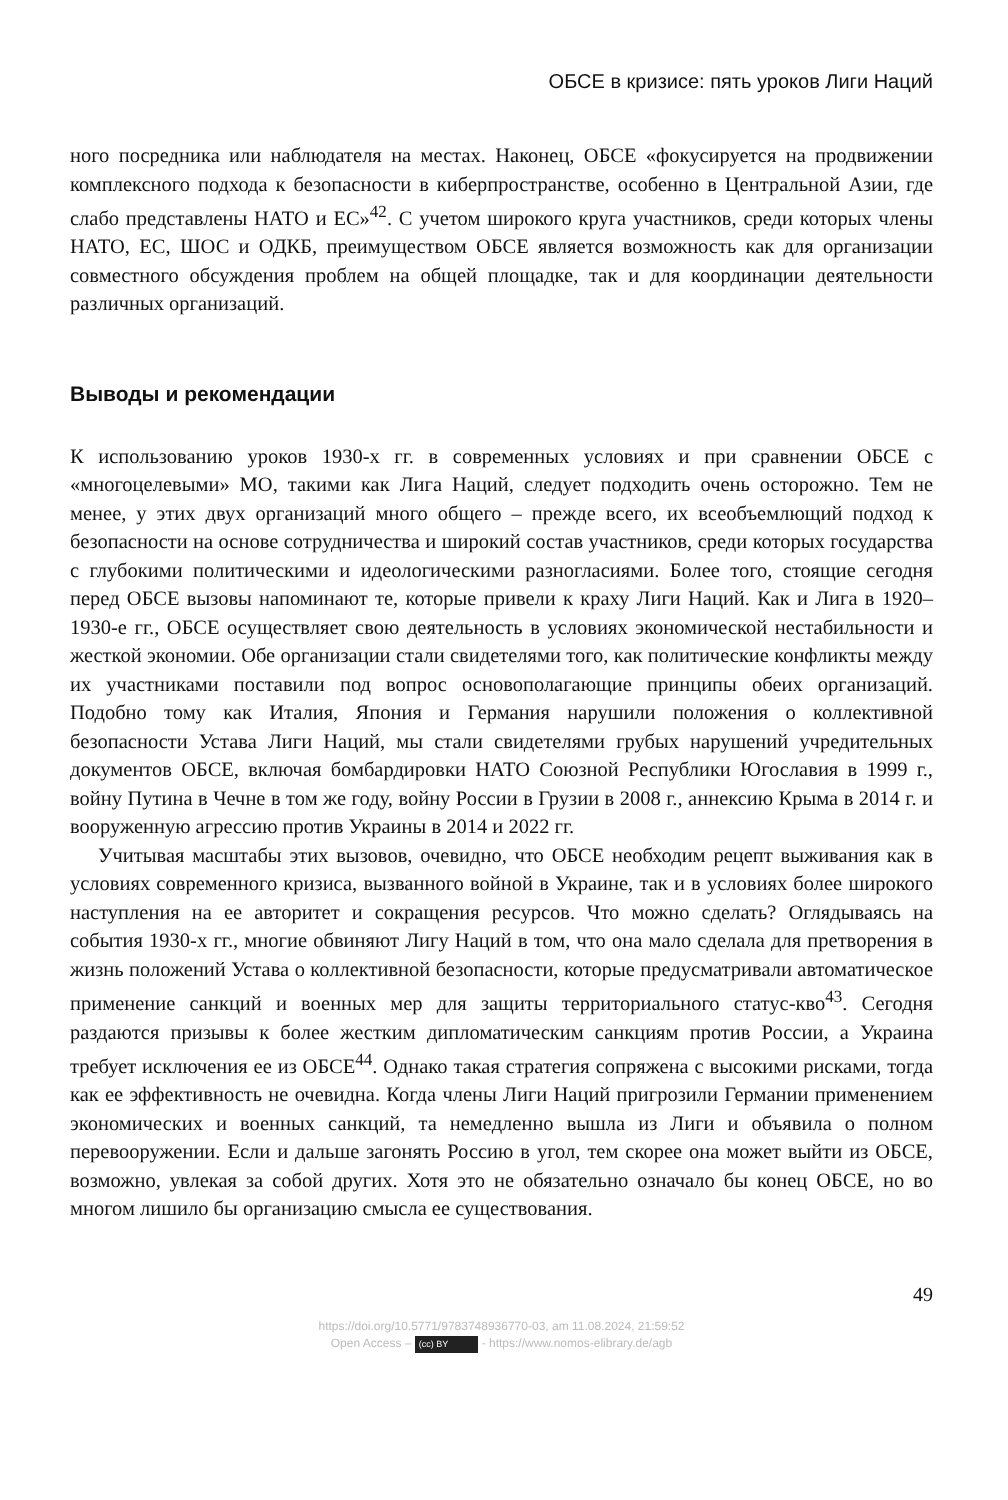ОБСЕ в кризисе: пять уроков Лиги Наций
ного посредника или наблюдателя на местах. Наконец, ОБСЕ «фокусируется на продвижении комплексного подхода к безопасности в киберпространстве, особенно в Центральной Азии, где слабо представлены НАТО и ЕС»<sup>42</sup>. С учетом широкого круга участников, среди которых члены НАТО, ЕС, ШОС и ОДКБ, преимуществом ОБСЕ является возможность как для организации совместного обсуждения проблем на общей площадке, так и для координации деятельности различных организаций.
Выводы и рекомендации
К использованию уроков 1930-х гг. в современных условиях и при сравнении ОБСЕ с «многоцелевыми» МО, такими как Лига Наций, следует подходить очень осторожно. Тем не менее, у этих двух организаций много общего – прежде всего, их всеобъемлющий подход к безопасности на основе сотрудничества и широкий состав участников, среди которых государства с глубокими политическими и идеологическими разногласиями. Более того, стоящие сегодня перед ОБСЕ вызовы напоминают те, которые привели к краху Лиги Наций. Как и Лига в 1920–1930-е гг., ОБСЕ осуществляет свою деятельность в условиях экономической нестабильности и жесткой экономии. Обе организации стали свидетелями того, как политические конфликты между их участниками поставили под вопрос основополагающие принципы обеих организаций. Подобно тому как Италия, Япония и Германия нарушили положения о коллективной безопасности Устава Лиги Наций, мы стали свидетелями грубых нарушений учредительных документов ОБСЕ, включая бомбардировки НАТО Союзной Республики Югославия в 1999 г., войну Путина в Чечне в том же году, войну России в Грузии в 2008 г., аннексию Крыма в 2014 г. и вооруженную агрессию против Украины в 2014 и 2022 гг.
Учитывая масштабы этих вызовов, очевидно, что ОБСЕ необходим рецепт выживания как в условиях современного кризиса, вызванного войной в Украине, так и в условиях более широкого наступления на ее авторитет и сокращения ресурсов. Что можно сделать? Оглядываясь на события 1930-х гг., многие обвиняют Лигу Наций в том, что она мало сделала для претворения в жизнь положений Устава о коллективной безопасности, которые предусматривали автоматическое применение санкций и военных мер для защиты территориального статус-кво<sup>43</sup>. Сегодня раздаются призывы к более жестким дипломатическим санкциям против России, а Украина требует исключения ее из ОБСЕ<sup>44</sup>. Однако такая стратегия сопряжена с высокими рисками, тогда как ее эффективность не очевидна. Когда члены Лиги Наций пригрозили Германии применением экономических и военных санкций, та немедленно вышла из Лиги и объявила о полном перевооружении. Если и дальше загонять Россию в угол, тем скорее она может выйти из ОБСЕ, возможно, увлекая за собой других. Хотя это не обязательно означало бы конец ОБСЕ, но во многом лишило бы организацию смысла ее существования.
49
https://doi.org/10.5771/9783748936770-03, am 11.08.2024, 21:59:52
Open Access – (cc) BY - https://www.nomos-elibrary.de/agb